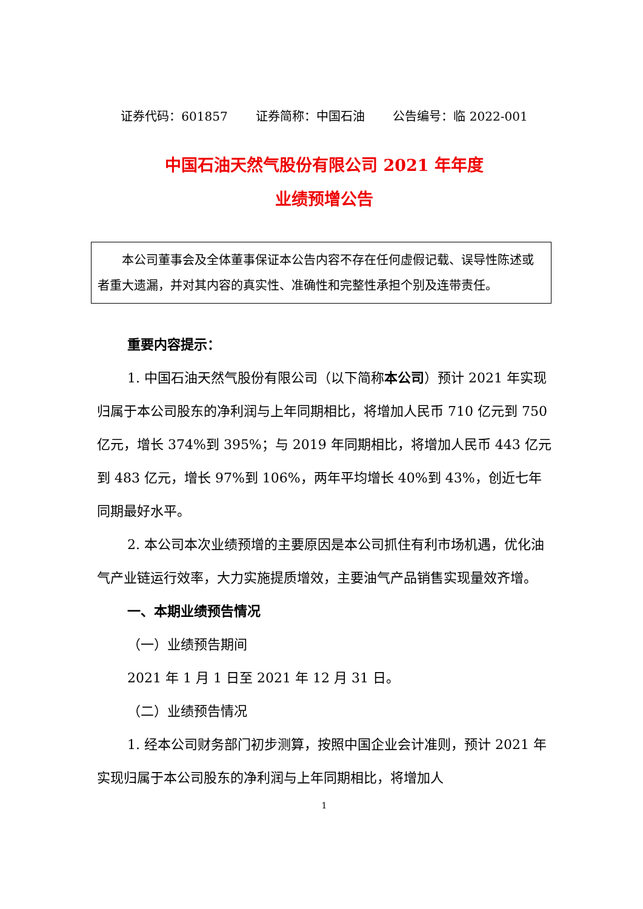证券代码：601857 证券简称：中国石油 公告编号：临 2022-001
中国石油天然气股份有限公司 2021 年年度
业绩预增公告
　　本公司董事会及全体董事保证本公告内容不存在任何虚假记载、误导性陈述或者重大遗漏，并对其内容的真实性、准确性和完整性承担个别及连带责任。
重要内容提示：
1. 中国石油天然气股份有限公司（以下简称本公司）预计 2021 年实现归属于本公司股东的净利润与上年同期相比，将增加人民币 710 亿元到 750 亿元，增长 374%到 395%；与 2019 年同期相比，将增加人民币 443 亿元到 483 亿元，增长 97%到 106%，两年平均增长 40%到 43%，创近七年同期最好水平。
2. 本公司本次业绩预增的主要原因是本公司抓住有利市场机遇，优化油气产业链运行效率，大力实施提质增效，主要油气产品销售实现量效齐增。
一、本期业绩预告情况
（一）业绩预告期间
2021 年 1 月 1 日至 2021 年 12 月 31 日。
（二）业绩预告情况
1. 经本公司财务部门初步测算，按照中国企业会计准则，预计 2021 年实现归属于本公司股东的净利润与上年同期相比，将增加人
1